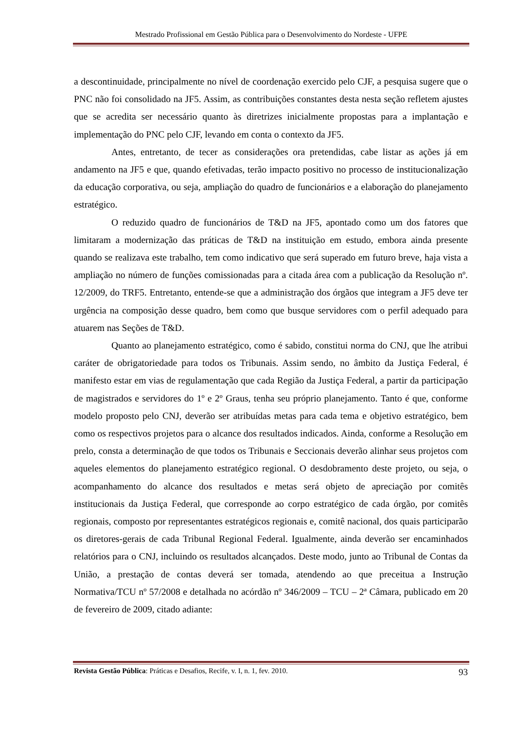Mestrado Profissional em Gestão Pública para o Desenvolvimento do Nordeste - UFPE
a descontinuidade, principalmente no nível de coordenação exercido pelo CJF, a pesquisa sugere que o PNC não foi consolidado na JF5. Assim, as contribuições constantes desta nesta seção refletem ajustes que se acredita ser necessário quanto às diretrizes inicialmente propostas para a implantação e implementação do PNC pelo CJF, levando em conta o contexto da JF5.
Antes, entretanto, de tecer as considerações ora pretendidas, cabe listar as ações já em andamento na JF5 e que, quando efetivadas, terão impacto positivo no processo de institucionalização da educação corporativa, ou seja, ampliação do quadro de funcionários e a elaboração do planejamento estratégico.
O reduzido quadro de funcionários de T&D na JF5, apontado como um dos fatores que limitaram a modernização das práticas de T&D na instituição em estudo, embora ainda presente quando se realizava este trabalho, tem como indicativo que será superado em futuro breve, haja vista a ampliação no número de funções comissionadas para a citada área com a publicação da Resolução nº. 12/2009, do TRF5. Entretanto, entende-se que a administração dos órgãos que integram a JF5 deve ter urgência na composição desse quadro, bem como que busque servidores com o perfil adequado para atuarem nas Seções de T&D.
Quanto ao planejamento estratégico, como é sabido, constitui norma do CNJ, que lhe atribui caráter de obrigatoriedade para todos os Tribunais. Assim sendo, no âmbito da Justiça Federal, é manifesto estar em vias de regulamentação que cada Região da Justiça Federal, a partir da participação de magistrados e servidores do 1º e 2º Graus, tenha seu próprio planejamento. Tanto é que, conforme modelo proposto pelo CNJ, deverão ser atribuídas metas para cada tema e objetivo estratégico, bem como os respectivos projetos para o alcance dos resultados indicados. Ainda, conforme a Resolução em prelo, consta a determinação de que todos os Tribunais e Seccionais deverão alinhar seus projetos com aqueles elementos do planejamento estratégico regional. O desdobramento deste projeto, ou seja, o acompanhamento do alcance dos resultados e metas será objeto de apreciação por comitês institucionais da Justiça Federal, que corresponde ao corpo estratégico de cada órgão, por comitês regionais, composto por representantes estratégicos regionais e, comitê nacional, dos quais participarão os diretores-gerais de cada Tribunal Regional Federal. Igualmente, ainda deverão ser encaminhados relatórios para o CNJ, incluindo os resultados alcançados. Deste modo, junto ao Tribunal de Contas da União, a prestação de contas deverá ser tomada, atendendo ao que preceitua a Instrução Normativa/TCU nº 57/2008 e detalhada no acórdão nº 346/2009 – TCU – 2ª Câmara, publicado em 20 de fevereiro de 2009, citado adiante:
Revista Gestão Pública: Práticas e Desafios, Recife, v. I, n. 1, fev. 2010. 93